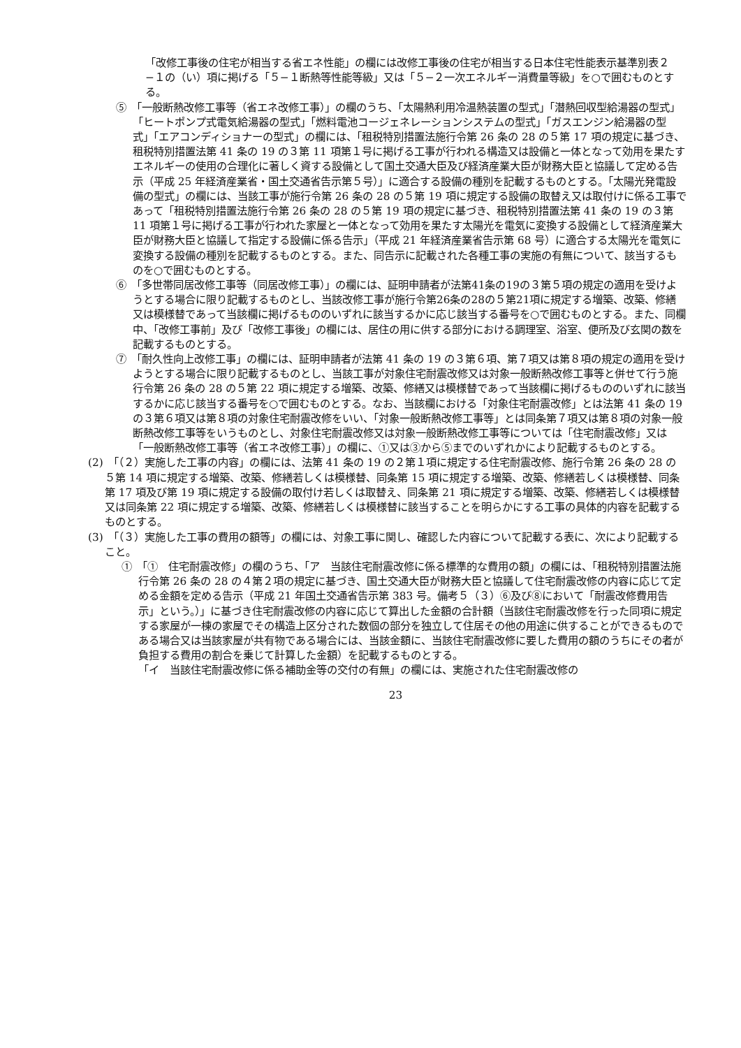「改修工事後の住宅が相当する省エネ性能」の欄には改修工事後の住宅が相当する日本住宅性能表示基準別表２−１の（い）項に掲げる「５−１断熱等性能等級」又は「５−２一次エネルギー消費量等級」を○で囲むものとする。
⑤　「一般断熱改修工事等（省エネ改修工事）」の欄のうち、「太陽熱利用冷温熱装置の型式」「潜熱回収型給湯器の型式」「ヒートポンプ式電気給湯器の型式」「燃料電池コージェネレーションシステムの型式」「ガスエンジン給湯器の型式」「エアコンディショナーの型式」の欄には、「租税特別措置法施行令第 26 条の 28 の５第 17 項の規定に基づき、租税特別措置法第 41 条の 19 の３第 11 項第１号に掲げる工事が行われる構造又は設備と一体となって効用を果たすエネルギーの使用の合理化に著しく資する設備として国土交通大臣及び経済産業大臣が財務大臣と協議して定める告示（平成 25 年経済産業省・国土交通省告示第５号）」に適合する設備の種別を記載するものとする。「太陽光発電設備の型式」の欄には、当該工事が施行令第 26 条の 28 の５第 19 項に規定する設備の取替え又は取付けに係る工事であって「租税特別措置法施行令第 26 条の 28 の５第 19 項の規定に基づき、租税特別措置法第 41 条の 19 の３第 11 項第１号に掲げる工事が行われた家屋と一体となって効用を果たす太陽光を電気に変換する設備として経済産業大臣が財務大臣と協議して指定する設備に係る告示」（平成 21 年経済産業省告示第 68 号）に適合する太陽光を電気に変換する設備の種別を記載するものとする。また、同告示に記載された各種工事の実施の有無について、該当するものを○で囲むものとする。
⑥　「多世帯同居改修工事等（同居改修工事）」の欄には、証明申請者が法第41条の19の３第５項の規定の適用を受けようとする場合に限り記載するものとし、当該改修工事が施行令第26条の28の５第21項に規定する増築、改築、修繕又は模様替であって当該欄に掲げるもののいずれに該当するかに応じ該当する番号を○で囲むものとする。また、同欄中、「改修工事前」及び「改修工事後」の欄には、居住の用に供する部分における調理室、浴室、便所及び玄関の数を記載するものとする。
⑦　「耐久性向上改修工事」の欄には、証明申請者が法第 41 条の 19 の３第６項、第７項又は第８項の規定の適用を受けようとする場合に限り記載するものとし、当該工事が対象住宅耐震改修又は対象一般断熱改修工事等と併せて行う施行令第 26 条の 28 の５第 22 項に規定する増築、改築、修繕又は模様替であって当該欄に掲げるもののいずれに該当するかに応じ該当する番号を○で囲むものとする。なお、当該欄における「対象住宅耐震改修」とは法第 41 条の 19 の３第６項又は第８項の対象住宅耐震改修をいい、「対象一般断熱改修工事等」とは同条第７項又は第８項の対象一般断熱改修工事等をいうものとし、対象住宅耐震改修又は対象一般断熱改修工事等については「住宅耐震改修」又は「一般断熱改修工事等（省エネ改修工事）」の欄に、①又は③から⑤までのいずれかにより記載するものとする。
(2)　「（２）実施した工事の内容」の欄には、法第 41 条の 19 の２第１項に規定する住宅耐震改修、施行令第 26 条の 28 の５第 14 項に規定する増築、改築、修繕若しくは模様替、同条第 15 項に規定する増築、改築、修繕若しくは模様替、同条第 17 項及び第 19 項に規定する設備の取付け若しくは取替え、同条第 21 項に規定する増築、改築、修繕若しくは模様替又は同条第 22 項に規定する増築、改築、修繕若しくは模様替に該当することを明らかにする工事の具体的内容を記載するものとする。
(3)　「（３）実施した工事の費用の額等」の欄には、対象工事に関し、確認した内容について記載する表に、次により記載すること。
①　「①　住宅耐震改修」の欄のうち、「ア　当該住宅耐震改修に係る標準的な費用の額」の欄には、「租税特別措置法施行令第 26 条の 28 の４第２項の規定に基づき、国土交通大臣が財務大臣と協議して住宅耐震改修の内容に応じて定める金額を定める告示（平成 21 年国土交通省告示第 383 号。備考５（３）⑥及び⑧において「耐震改修費用告示」という。）」に基づき住宅耐震改修の内容に応じて算出した金額の合計額（当該住宅耐震改修を行った同項に規定する家屋が一棟の家屋でその構造上区分された数個の部分を独立して住居その他の用途に供することができるものである場合又は当該家屋が共有物である場合には、当該金額に、当該住宅耐震改修に要した費用の額のうちにその者が負担する費用の割合を乗じて計算した金額）を記載するものとする。
「イ　当該住宅耐震改修に係る補助金等の交付の有無」の欄には、実施された住宅耐震改修の
23